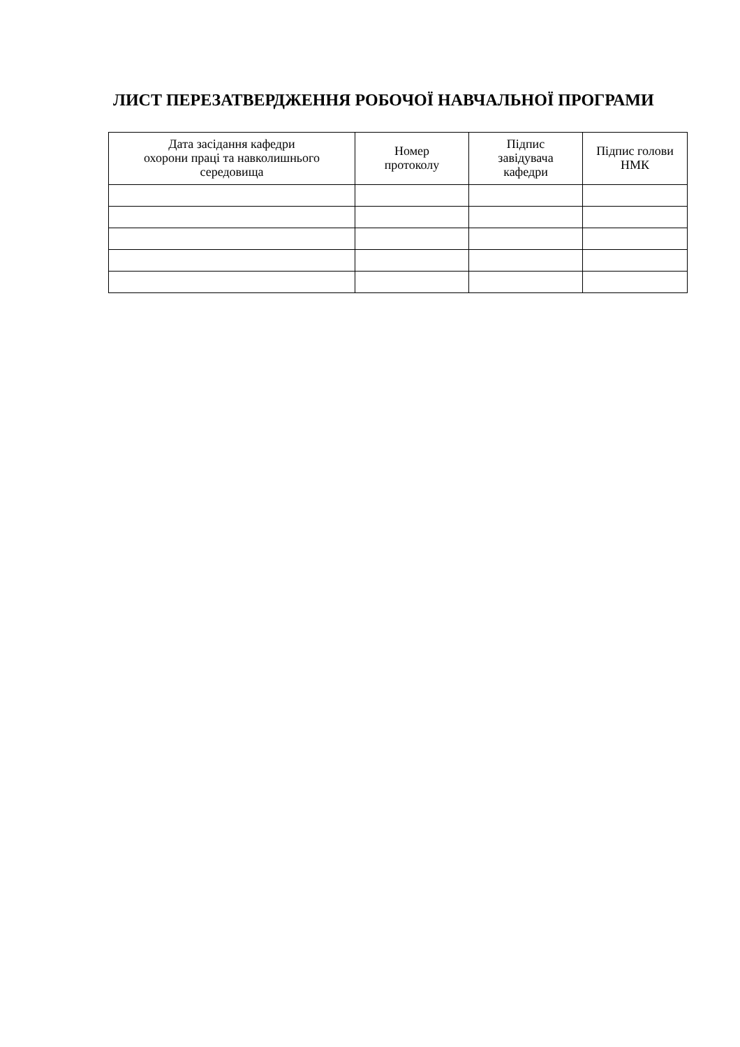ЛИСТ ПЕРЕЗАТВЕРДЖЕННЯ РОБОЧОЇ НАВЧАЛЬНОЇ ПРОГРАМИ
| Дата засідання кафедри охорони праці та навколишнього середовища | Номер протоколу | Підпис завідувача кафедри | Підпис голови НМК |
| --- | --- | --- | --- |